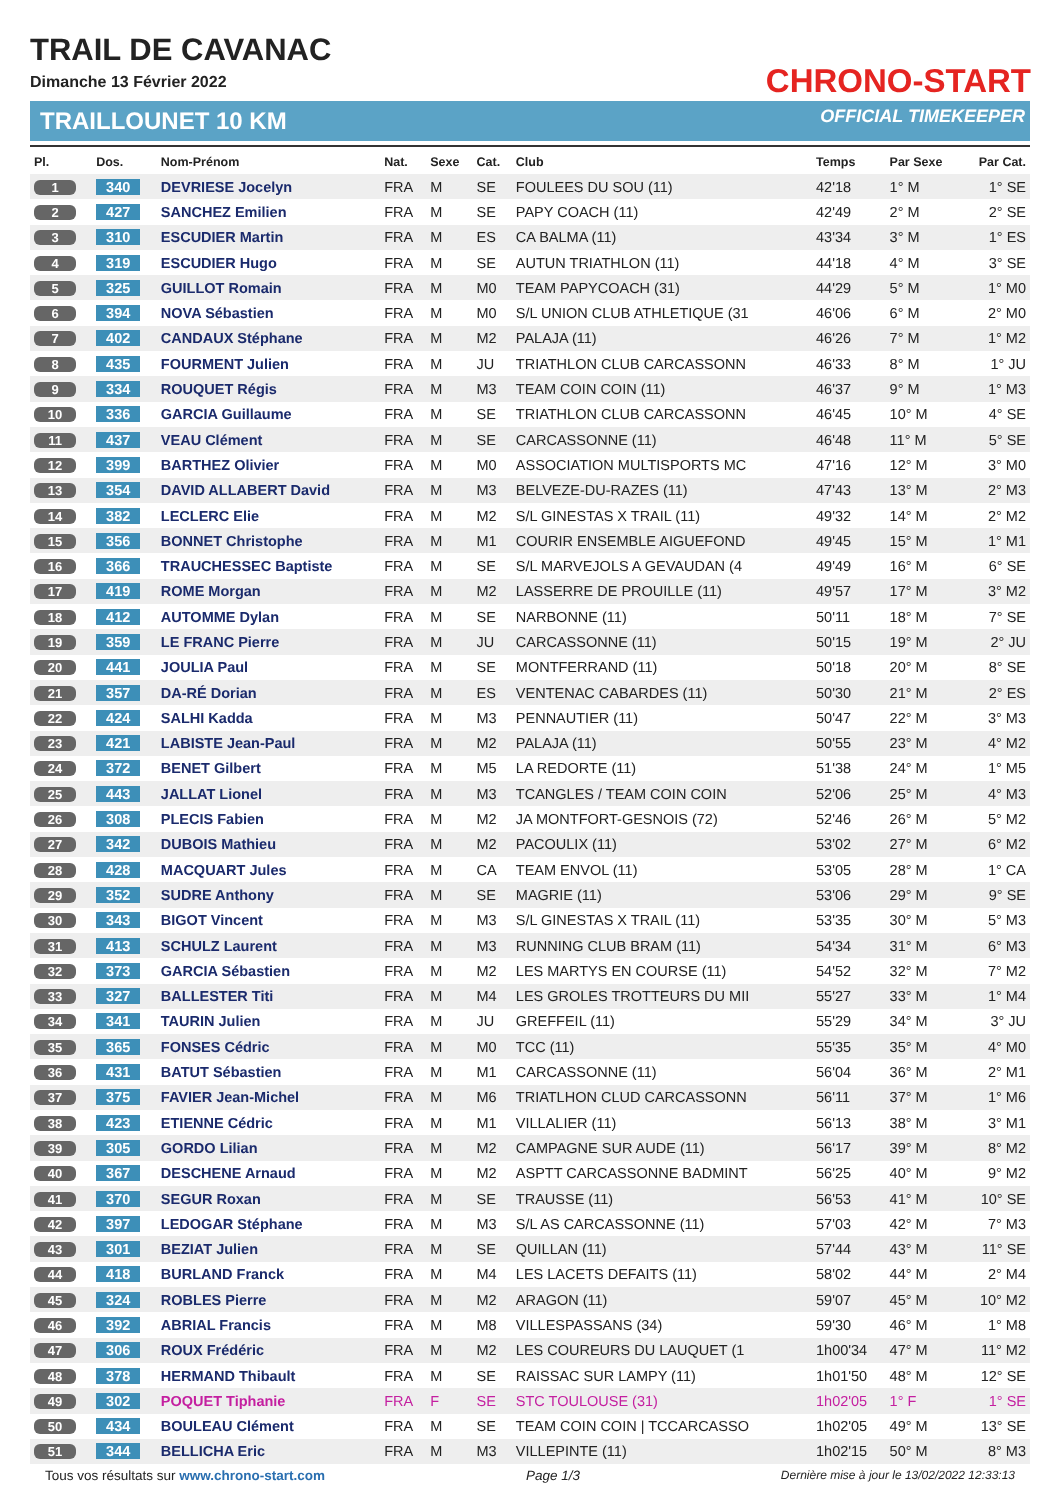TRAIL DE CAVANAC
Dimanche 13 Février 2022
TRAILLOUNET 10 KM
CHRONO-START
OFFICIAL TIMEKEEPER
| Pl. | Dos. | Nom-Prénom | Nat. | Sexe | Cat. | Club | Temps | Par Sexe | Par Cat. |
| --- | --- | --- | --- | --- | --- | --- | --- | --- | --- |
| 1 | 340 | DEVRIESE Jocelyn | FRA | M | SE | FOULEES DU SOU (11) | 42'18 | 1° M | 1° SE |
| 2 | 427 | SANCHEZ Emilien | FRA | M | SE | PAPY COACH (11) | 42'49 | 2° M | 2° SE |
| 3 | 310 | ESCUDIER Martin | FRA | M | ES | CA BALMA (11) | 43'34 | 3° M | 1° ES |
| 4 | 319 | ESCUDIER Hugo | FRA | M | SE | AUTUN TRIATHLON (11) | 44'18 | 4° M | 3° SE |
| 5 | 325 | GUILLOT Romain | FRA | M | M0 | TEAM PAPYCOACH (31) | 44'29 | 5° M | 1° M0 |
| 6 | 394 | NOVA Sébastien | FRA | M | M0 | S/L UNION CLUB ATHLETIQUE (31 | 46'06 | 6° M | 2° M0 |
| 7 | 402 | CANDAUX Stéphane | FRA | M | M2 | PALAJA (11) | 46'26 | 7° M | 1° M2 |
| 8 | 435 | FOURMENT Julien | FRA | M | JU | TRIATHLON CLUB CARCASSONN | 46'33 | 8° M | 1° JU |
| 9 | 334 | ROUQUET Régis | FRA | M | M3 | TEAM COIN COIN (11) | 46'37 | 9° M | 1° M3 |
| 10 | 336 | GARCIA Guillaume | FRA | M | SE | TRIATHLON CLUB CARCASSONN | 46'45 | 10° M | 4° SE |
| 11 | 437 | VEAU Clément | FRA | M | SE | CARCASSONNE (11) | 46'48 | 11° M | 5° SE |
| 12 | 399 | BARTHEZ Olivier | FRA | M | M0 | ASSOCIATION MULTISPORTS MC | 47'16 | 12° M | 3° M0 |
| 13 | 354 | DAVID ALLABERT David | FRA | M | M3 | BELVEZE-DU-RAZES (11) | 47'43 | 13° M | 2° M3 |
| 14 | 382 | LECLERC Elie | FRA | M | M2 | S/L GINESTAS X TRAIL (11) | 49'32 | 14° M | 2° M2 |
| 15 | 356 | BONNET Christophe | FRA | M | M1 | COURIR ENSEMBLE AIGUEFOND | 49'45 | 15° M | 1° M1 |
| 16 | 366 | TRAUCHESSEC Baptiste | FRA | M | SE | S/L MARVEJOLS A GEVAUDAN (4 | 49'49 | 16° M | 6° SE |
| 17 | 419 | ROME Morgan | FRA | M | M2 | LASSERRE DE PROUILLE (11) | 49'57 | 17° M | 3° M2 |
| 18 | 412 | AUTOMME Dylan | FRA | M | SE | NARBONNE (11) | 50'11 | 18° M | 7° SE |
| 19 | 359 | LE FRANC Pierre | FRA | M | JU | CARCASSONNE (11) | 50'15 | 19° M | 2° JU |
| 20 | 441 | JOULIA Paul | FRA | M | SE | MONTFERRAND (11) | 50'18 | 20° M | 8° SE |
| 21 | 357 | DA-RÉ Dorian | FRA | M | ES | VENTENAC CABARDES (11) | 50'30 | 21° M | 2° ES |
| 22 | 424 | SALHI Kadda | FRA | M | M3 | PENNAUTIER (11) | 50'47 | 22° M | 3° M3 |
| 23 | 421 | LABISTE Jean-Paul | FRA | M | M2 | PALAJA (11) | 50'55 | 23° M | 4° M2 |
| 24 | 372 | BENET Gilbert | FRA | M | M5 | LA REDORTE (11) | 51'38 | 24° M | 1° M5 |
| 25 | 443 | JALLAT Lionel | FRA | M | M3 | TCANGLES / TEAM COIN COIN | 52'06 | 25° M | 4° M3 |
| 26 | 308 | PLECIS Fabien | FRA | M | M2 | JA MONTFORT-GESNOIS (72) | 52'46 | 26° M | 5° M2 |
| 27 | 342 | DUBOIS Mathieu | FRA | M | M2 | PACOULIX (11) | 53'02 | 27° M | 6° M2 |
| 28 | 428 | MACQUART Jules | FRA | M | CA | TEAM ENVOL (11) | 53'05 | 28° M | 1° CA |
| 29 | 352 | SUDRE Anthony | FRA | M | SE | MAGRIE (11) | 53'06 | 29° M | 9° SE |
| 30 | 343 | BIGOT Vincent | FRA | M | M3 | S/L GINESTAS X TRAIL (11) | 53'35 | 30° M | 5° M3 |
| 31 | 413 | SCHULZ Laurent | FRA | M | M3 | RUNNING CLUB BRAM (11) | 54'34 | 31° M | 6° M3 |
| 32 | 373 | GARCIA Sébastien | FRA | M | M2 | LES MARTYS EN COURSE (11) | 54'52 | 32° M | 7° M2 |
| 33 | 327 | BALLESTER Titi | FRA | M | M4 | LES GROLES TROTTEURS DU MII | 55'27 | 33° M | 1° M4 |
| 34 | 341 | TAURIN Julien | FRA | M | JU | GREFFEIL (11) | 55'29 | 34° M | 3° JU |
| 35 | 365 | FONSES Cédric | FRA | M | M0 | TCC (11) | 55'35 | 35° M | 4° M0 |
| 36 | 431 | BATUT Sébastien | FRA | M | M1 | CARCASSONNE (11) | 56'04 | 36° M | 2° M1 |
| 37 | 375 | FAVIER Jean-Michel | FRA | M | M6 | TRIATLHON CLUD CARCASSONN | 56'11 | 37° M | 1° M6 |
| 38 | 423 | ETIENNE Cédric | FRA | M | M1 | VILLALIER (11) | 56'13 | 38° M | 3° M1 |
| 39 | 305 | GORDO Lilian | FRA | M | M2 | CAMPAGNE SUR AUDE (11) | 56'17 | 39° M | 8° M2 |
| 40 | 367 | DESCHENE Arnaud | FRA | M | M2 | ASPTT CARCASSONNE BADMINT | 56'25 | 40° M | 9° M2 |
| 41 | 370 | SEGUR Roxan | FRA | M | SE | TRAUSSE (11) | 56'53 | 41° M | 10° SE |
| 42 | 397 | LEDOGAR Stéphane | FRA | M | M3 | S/L AS CARCASSONNE (11) | 57'03 | 42° M | 7° M3 |
| 43 | 301 | BEZIAT Julien | FRA | M | SE | QUILLAN (11) | 57'44 | 43° M | 11° SE |
| 44 | 418 | BURLAND Franck | FRA | M | M4 | LES LACETS DEFAITS (11) | 58'02 | 44° M | 2° M4 |
| 45 | 324 | ROBLES Pierre | FRA | M | M2 | ARAGON (11) | 59'07 | 45° M | 10° M2 |
| 46 | 392 | ABRIAL Francis | FRA | M | M8 | VILLESPASSANS (34) | 59'30 | 46° M | 1° M8 |
| 47 | 306 | ROUX Frédéric | FRA | M | M2 | LES COUREURS DU LAUQUET (1 | 1h00'34 | 47° M | 11° M2 |
| 48 | 378 | HERMAND Thibault | FRA | M | SE | RAISSAC SUR LAMPY (11) | 1h01'50 | 48° M | 12° SE |
| 49 | 302 | POQUET Tiphanie | FRA | F | SE | STC TOULOUSE (31) | 1h02'05 | 1° F | 1° SE |
| 50 | 434 | BOULEAU Clément | FRA | M | SE | TEAM COIN COIN / TCCARCASSO | 1h02'05 | 49° M | 13° SE |
| 51 | 344 | BELLICHA Eric | FRA | M | M3 | VILLEPINTE (11) | 1h02'15 | 50° M | 8° M3 |
Tous vos résultats sur www.chrono-start.com Page 1/3 Dernière mise à jour le 13/02/2022 12:33:13